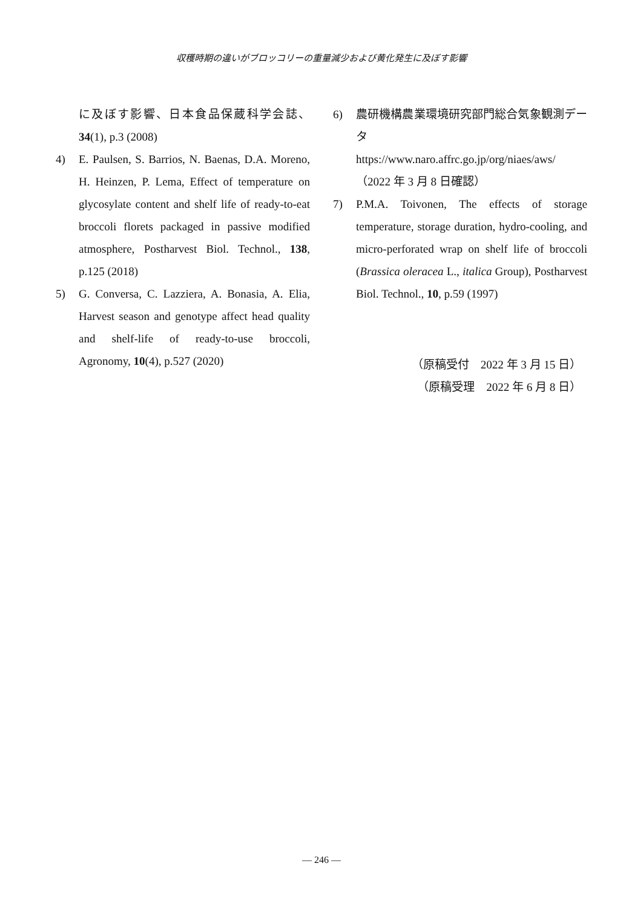収穫時期の違いがブロッコリーの重量減少および黄化発生に及ぼす影響
に及ぼす影響、日本食品保蔵科学会誌、34(1), p.3 (2008)
4) E. Paulsen, S. Barrios, N. Baenas, D.A. Moreno, H. Heinzen, P. Lema, Effect of temperature on glycosylate content and shelf life of ready-to-eat broccoli florets packaged in passive modified atmosphere, Postharvest Biol. Technol., 138, p.125 (2018)
5) G. Conversa, C. Lazziera, A. Bonasia, A. Elia, Harvest season and genotype affect head quality and shelf-life of ready-to-use broccoli, Agronomy, 10(4), p.527 (2020)
6) 農研機構農業環境研究部門総合気象観測データ
https://www.naro.affrc.go.jp/org/niaes/aws/（2022 年 3 月 8 日確認）
7) P.M.A. Toivonen, The effects of storage temperature, storage duration, hydro-cooling, and micro-perforated wrap on shelf life of broccoli (Brassica oleracea L., italica Group), Postharvest Biol. Technol., 10, p.59 (1997)
（原稿受付　2022 年 3 月 15 日）
（原稿受理　2022 年 6 月 8 日）
― 246 ―